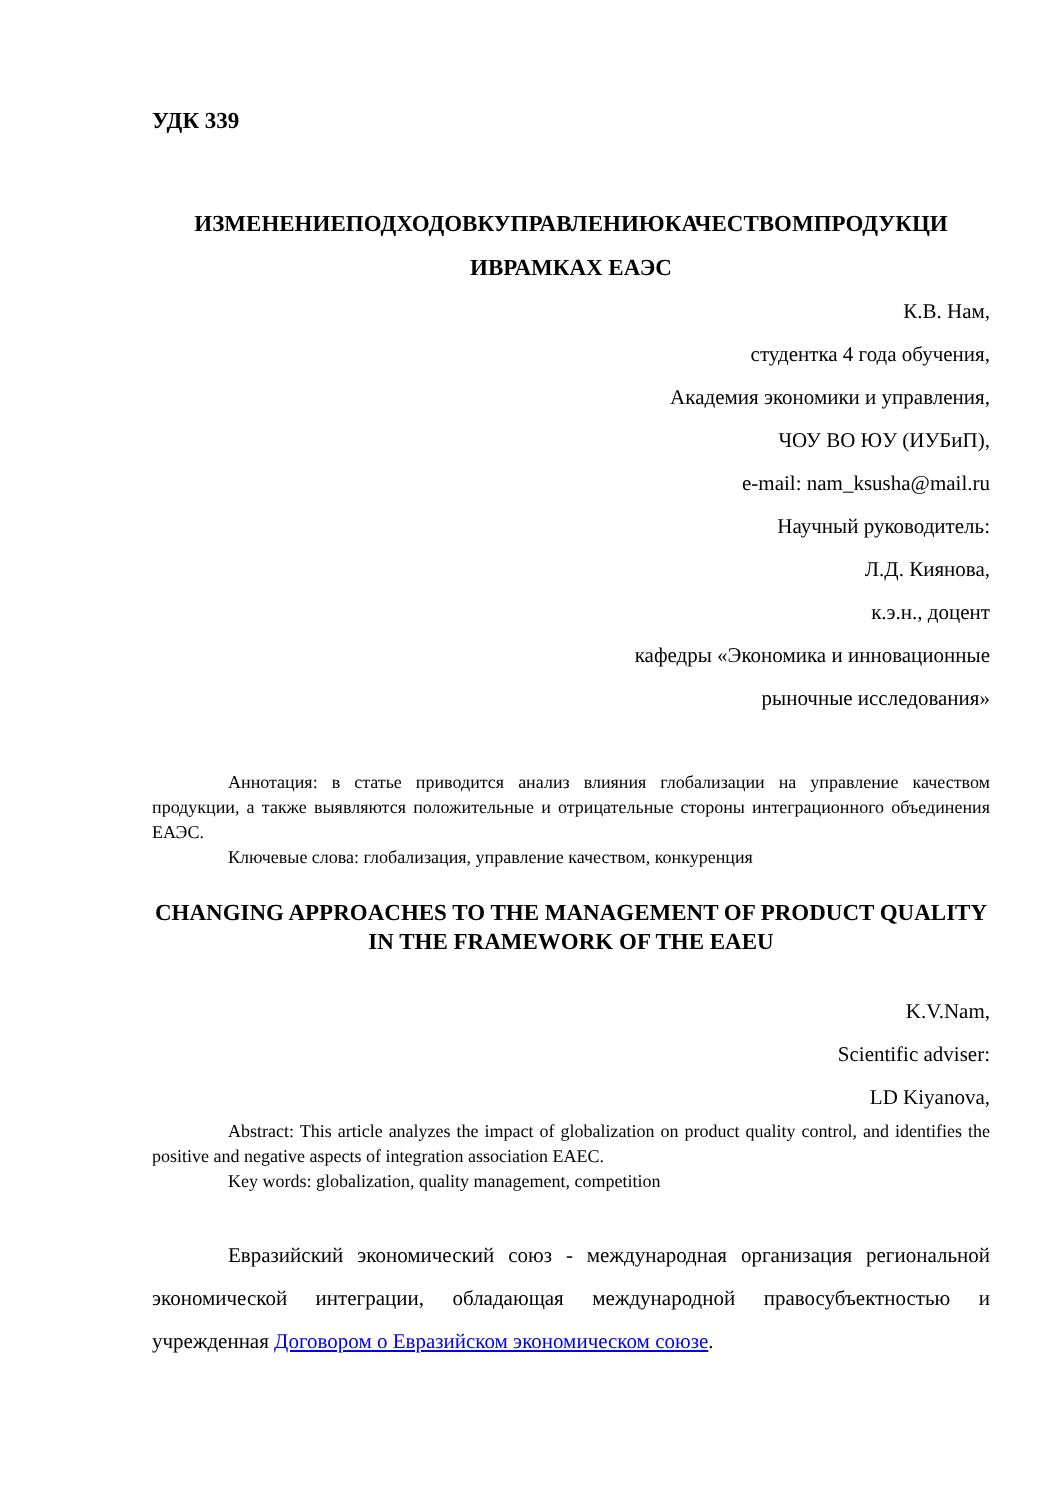УДК 339
ИЗМЕНЕНИЕПОДХОДОВКУПРАВЛЕНИЮКАЧЕСТВОМПРОДУКЦИ ИВРАМКАХ ЕАЭС
К.В. Нам,
студентка 4 года обучения,
Академия экономики и управления,
ЧОУ ВО ЮУ (ИУБиП),
e-mail: nam_ksusha@mail.ru
Научный руководитель:
Л.Д. Киянова,
к.э.н., доцент
кафедры «Экономика и инновационные
рыночные исследования»
Аннотация: в статье приводится анализ влияния глобализации на управление качеством продукции, а также выявляются положительные и отрицательные стороны интеграционного объединения ЕАЭС.
Ключевые слова: глобализация, управление качеством, конкуренция
CHANGING APPROACHES TO THE MANAGEMENT OF PRODUCT QUALITY IN THE FRAMEWORK OF THE EAEU
K.V.Nam,
Scientific adviser:
LD Kiyanova,
Abstract: This article analyzes the impact of globalization on product quality control, and identifies the positive and negative aspects of integration association EAEC.
Key words: globalization, quality management, competition
Евразийский экономический союз - международная организация региональной экономической интеграции, обладающая международной правосубъектностью и учрежденная Договором о Евразийском экономическом союзе.